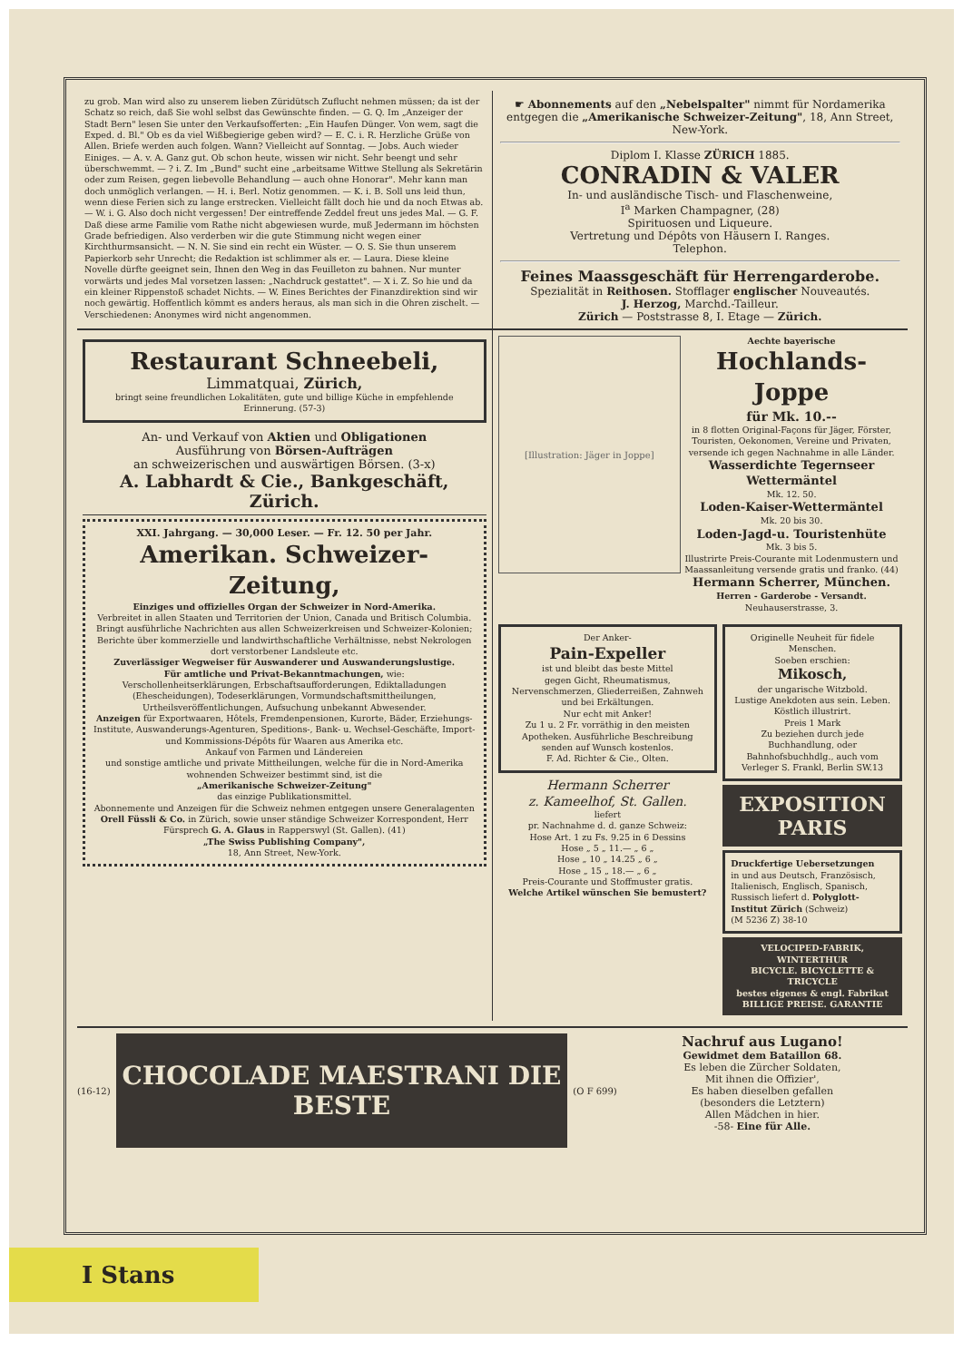zu grob. Man wird also zu unserem lieben Züridütsch Zuflucht nehmen müssen; da ist der Schatz so reich, daß Sie wohl selbst das Gewünschte finden. — G. Q. Im „Anzeiger der Stadt Bern" lesen Sie unter den Verkaufsofferten: „Ein Haufen Dünger. Von wem, sagt die Exped. d. Bl." Ob es da viel Wißbegierige geben wird? — E. C. i. R. Herzliche Grüße von Allen. Briefe werden auch folgen. Wann? Vielleicht auf Sonntag. — Jobs. Auch wieder Einiges. — A. v. A. Ganz gut. Ob schon heute, wissen wir nicht. Sehr beengt und sehr überschwemmt. — ? i. Z. Im „Bund" sucht eine „arbeitsame Wittwe Stellung als Sekretärin oder zum Reisen, gegen liebevolle Behandlung — auch ohne Honorar". Mehr kann man doch unmöglich verlangen. — H. i. Berl. Notiz genommen. — K. i. B. Soll uns leid thun, wenn diese Ferien sich zu lange erstrecken. Vielleicht fällt doch hie und da noch Etwas ab. — W. i. G. Also doch nicht vergessen! Der eintreffende Zeddel freut uns jedes Mal. — G. F. Daß diese arme Familie vom Rathe nicht abgewiesen wurde, muß Jedermann im höchsten Grade befriedigen. Also verderben wir die gute Stimmung nicht wegen einer Kirchthurmsansicht. — N. N. Sie sind ein recht ein Wüster. — O. S. Sie thun unserem Papierkorb sehr Unrecht; die Redaktion ist schlimmer als er. — Laura. Diese kleine Novelle dürfte geeignet sein, Ihnen den Weg in das Feuilleton zu bahnen. Nur munter vorwärts und jedes Mal vorsetzen lassen: „Nachdruck gestattet". — X i. Z. So hie und da ein kleiner Rippenstoß schadet Nichts. — W. Eines Berichtes der Finanzdirektion sind wir noch gewärtig. Hoffentlich kömmt es anders heraus, als man sich in die Ohren zischelt. — Verschiedenen: Anonymes wird nicht angenommen.
☛ Abonnements auf den „Nebelspalter" nimmt für Nordamerika entgegen die „Amerikanische Schweizer-Zeitung", 18, Ann Street, New-York.
Diplom I. Klasse ZÜRICH 1885.
CONRADIN & VALER
In- und ausländische Tisch- und Flaschenweine,
I<sup>a</sup> Marken Champagner, (28)
Spirituosen und Liqueure.
Vertretung und Dépôts von Häusern I. Ranges.
Telephon.
Feines Maassgeschäft für Herrengarderobe.
Spezialität in Reithosen. Stofflager englischer Nouveautés.
J. Herzog, Marchd.-Tailleur.
Zürich — Poststrasse 8, I. Etage — Zürich.
Restaurant Schneebeli,
Limmatquai, Zürich,
bringt seine freundlichen Lokalitäten, gute und billige Küche in empfehlende Erinnerung. (57-3)
An- und Verkauf von Aktien und Obligationen
Ausführung von Börsen-Aufträgen
an schweizerischen und auswärtigen Börsen. (3-x)
A. Labhardt & Cie., Bankgeschäft, Zürich.
XXI. Jahrgang. — 30,000 Leser. — Fr. 12. 50 per Jahr.
Amerikan. Schweizer-Zeitung,
Einziges und offizielles Organ der Schweizer in Nord-Amerika.
Verbreitet in allen Staaten und Territorien der Union, Canada und Britisch Columbia.
Bringt ausführliche Nachrichten aus allen Schweizerkreisen und Schweizer-Kolonien; Berichte über kommerzielle und landwirthschaftliche Verhältnisse, nebst Nekrologen dort verstorbener Landsleute etc.
Zuverlässiger Wegweiser für Auswanderer und Auswanderungslustige.
Für amtliche und Privat-Bekanntmachungen, wie:
Verschollenheitserklärungen, Erbschaftsaufforderungen, Ediktalladungen (Ehescheidungen), Todeserklärungen, Vormundschaftsmittheilungen, Urtheilsveröffentlichungen, Aufsuchung unbekannt Abwesender.
Anzeigen für Exportwaaren, Hôtels, Fremdenpensionen, Kurorte, Bäder, Erziehungs-Institute, Auswanderungs-Agenturen, Speditions-, Bank- u. Wechsel-Geschäfte, Import- und Kommissions-Dépôts für Waaren aus Amerika etc.
Ankauf von Farmen und Ländereien
und sonstige amtliche und private Mittheilungen, welche für die in Nord-Amerika wohnenden Schweizer bestimmt sind, ist die
„Amerikanische Schweizer-Zeitung"
das einzige Publikationsmittel.
Abonnemente und Anzeigen für die Schweiz nehmen entgegen unsere Generalagenten Orell Füssli & Co. in Zürich, sowie unser ständige Schweizer Korrespondent, Herr Fürsprech G. A. Glaus in Rapperswyl (St. Gallen). (41)
„The Swiss Publishing Company",
18, Ann Street, New-York.
[Illustration: Jäger in Joppe]
Aechte bayerische
Hochlands-Joppe
für Mk. 10.--
in 8 flotten Original-Façons für Jäger, Förster, Touristen, Oekonomen, Vereine und Privaten, versende ich gegen Nachnahme in alle Länder.
Wasserdichte Tegernseer Wettermäntel
Mk. 12. 50.
Loden-Kaiser-Wettermäntel
Mk. 20 bis 30.
Loden-Jagd-u. Touristenhüte
Mk. 3 bis 5.
Illustrirte Preis-Courante mit Lodenmustern und Maassanleitung versende gratis und franko. (44)
Hermann Scherrer, München.
Herren - Garderobe - Versandt.
Neuhauserstrasse, 3.
Der Anker-
Pain-Expeller
ist und bleibt das beste Mittel
gegen Gicht, Rheumatismus, Nervenschmerzen, Gliederreißen, Zahnweh und bei Erkältungen.
Nur echt mit Anker!
Zu 1 u. 2 Fr. vorräthig in den meisten Apotheken. Ausführliche Beschreibung senden auf Wunsch kostenlos.
F. Ad. Richter & Cie., Olten.
Hermann Scherrer
z. Kameelhof, St. Gallen.
liefert
pr. Nachnahme d. d. ganze Schweiz:
Hose Art. 1 zu Fs. 9.25 in 6 Dessins
Hose „ 5 „ 11.— „ 6 „
Hose „ 10 „ 14.25 „ 6 „
Hose „ 15 „ 18.— „ 6 „
Preis-Courante und Stoffmuster gratis.
Welche Artikel wünschen Sie bemustert?
Originelle Neuheit für fidele Menschen.
Soeben erschien:
Mikosch,
der ungarische Witzbold.
Lustige Anekdoten aus sein. Leben.
Köstlich illustrirt.
Preis 1 Mark
Zu beziehen durch jede Buchhandlung, oder Bahnhofsbuchhdlg., auch vom Verleger S. Frankl, Berlin SW.13
EXPOSITION PARIS
Druckfertige Uebersetzungen
in und aus Deutsch, Französisch, Italienisch, Englisch, Spanisch, Russisch liefert d. Polyglott-Institut Zürich (Schweiz)
(M 5236 Z) 38-10
VELOCIPED-FABRIK, WINTERTHUR
BICYCLE. BICYCLETTE & TRICYCLE
bestes eigenes & engl. Fabrikat
BILLIGE PREISE. GARANTIE
(16-12)
CHOCOLADE MAESTRANI DIE BESTE
(O F 699)
Nachruf aus Lugano!
Gewidmet dem Bataillon 68.
Es leben die Zürcher Soldaten,
Mit ihnen die Offizier',
Es haben dieselben gefallen
(besonders die Letztern)
Allen Mädchen in hier.
-58- Eine für Alle.
I Stans